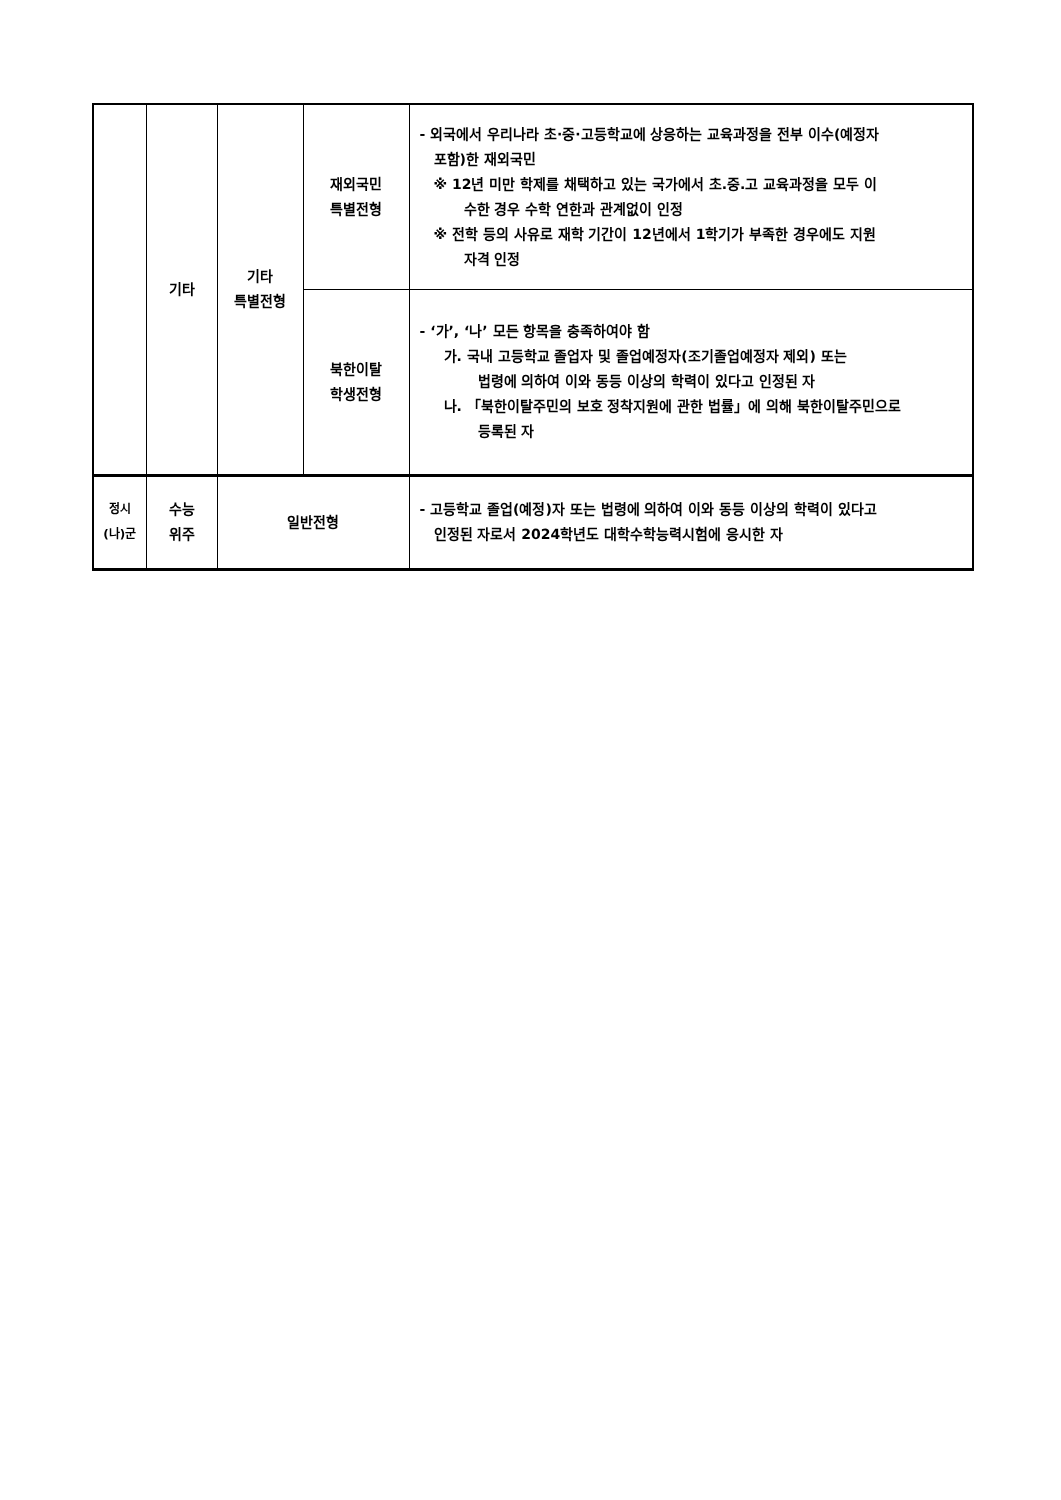| | 기타 | 기타 특별전형 | 재외국민 특별전형 | - 외국에서 우리나라 초·중·고등학교에 상응하는 교육과정을 전부 이수(예정자 포함)한 재외국민 ※ 12년 미만 학제를 채택하고 있는 국가에서 초.중.고 교육과정을 모두 이 수한 경우 수학 연한과 관계없이 인정 ※ 전학 등의 사유로 재학 기간이 12년에서 1학기가 부족한 경우에도 지원 자격 인정 |
| | | | 북한이탈 학생전형 | - ‘가’, ‘나’ 모든 항목을 충족하여야 함 가. 국내 고등학교 졸업자 및 졸업예정자(조기졸업예정자 제외) 또는 법령에 의하여 이와 동등 이상의 학력이 있다고 인정된 자 나. 「북한이탈주민의 보호 정착지원에 관한 법률」에 의해 북한이탈주민으로 등록된 자 |
| 정시 (나)군 | 수능 위주 | 일반전형 | | - 고등학교 졸업(예정)자 또는 법령에 의하여 이와 동등 이상의 학력이 있다고 인정된 자로서 2024학년도 대학수학능력시험에 응시한 자 |